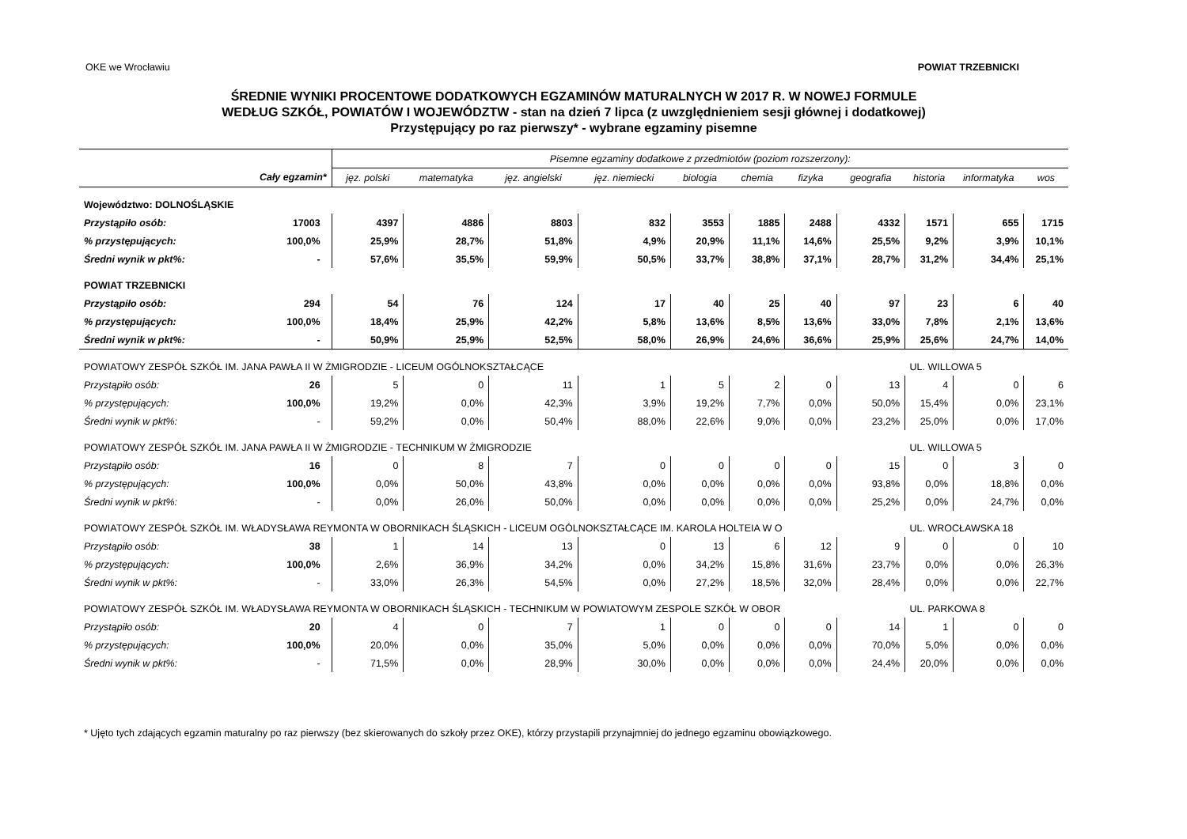OKE we Wrocławiu POWIAT TRZEBNICKI
ŚREDNIE WYNIKI PROCENTOWE DODATKOWYCH EGZAMINÓW MATURALNYCH W 2017 R. W NOWEJ FORMULE
WEDŁUG SZKÓŁ, POWIATÓW I WOJEWÓDZTW - stan na dzień 7 lipca (z uwzględnieniem sesji głównej i dodatkowej)
Przystępujący po raz pierwszy* - wybrane egzaminy pisemne
| | | Pisemne egzaminy dodatkowe z przedmiotów (poziom rozszerzony): | | | | | | | | | | |
| --- | --- | --- | --- | --- | --- | --- | --- | --- | --- | --- | --- | --- |
| | Cały egzamin* | jęz. polski | matematyka | jęz. angielski | jęz. niemiecki | biologia | chemia | fizyka | geografia | historia | informatyka | wos |
| Województwo: DOLNOŚLĄSKIE | | | | | | | | | | | | |
| Przystąpiło osób: | 17003 | 4397 | 4886 | 8803 | 832 | 3553 | 1885 | 2488 | 4332 | 1571 | 655 | 1715 |
| % przystępujących: | 100,0% | 25,9% | 28,7% | 51,8% | 4,9% | 20,9% | 11,1% | 14,6% | 25,5% | 9,2% | 3,9% | 10,1% |
| Średni wynik w pkt%: | - | 57,6% | 35,5% | 59,9% | 50,5% | 33,7% | 38,8% | 37,1% | 28,7% | 31,2% | 34,4% | 25,1% |
| POWIAT TRZEBNICKI | | | | | | | | | | | | |
| Przystąpiło osób: | 294 | 54 | 76 | 124 | 17 | 40 | 25 | 40 | 97 | 23 | 6 | 40 |
| % przystępujących: | 100,0% | 18,4% | 25,9% | 42,2% | 5,8% | 13,6% | 8,5% | 13,6% | 33,0% | 7,8% | 2,1% | 13,6% |
| Średni wynik w pkt%: | - | 50,9% | 25,9% | 52,5% | 58,0% | 26,9% | 24,6% | 36,6% | 25,9% | 25,6% | 24,7% | 14,0% |
| POWIATOWY ZESPÓŁ SZKÓŁ IM. JANA PAWŁA II W ŻMIGRODZIE - LICEUM OGÓLNOKSZTAŁCĄCE | | | | | | | | | | UL. WILLOWA 5 | | |
| Przystąpiło osób: | 26 | 5 | 0 | 11 | 1 | 5 | 2 | 0 | 13 | 4 | 0 | 6 |
| % przystępujących: | 100,0% | 19,2% | 0,0% | 42,3% | 3,9% | 19,2% | 7,7% | 0,0% | 50,0% | 15,4% | 0,0% | 23,1% |
| Średni wynik w pkt%: | - | 59,2% | 0,0% | 50,4% | 88,0% | 22,6% | 9,0% | 0,0% | 23,2% | 25,0% | 0,0% | 17,0% |
| POWIATOWY ZESPÓŁ SZKÓŁ IM. JANA PAWŁA II W ŻMIGRODZIE - TECHNIKUM W ŻMIGRODZIE | | | | | | | | | | UL. WILLOWA 5 | | |
| Przystąpiło osób: | 16 | 0 | 8 | 7 | 0 | 0 | 0 | 0 | 15 | 0 | 3 | 0 |
| % przystępujących: | 100,0% | 0,0% | 50,0% | 43,8% | 0,0% | 0,0% | 0,0% | 0,0% | 93,8% | 0,0% | 18,8% | 0,0% |
| Średni wynik w pkt%: | - | 0,0% | 26,0% | 50,0% | 0,0% | 0,0% | 0,0% | 0,0% | 25,2% | 0,0% | 24,7% | 0,0% |
| POWIATOWY ZESPÓŁ SZKÓŁ IM. WŁADYSŁAWA REYMONTA W OBORNIKACH ŚLĄSKICH - LICEUM OGÓLNOKSZTAŁCĄCE IM. KAROLA HOLTEIA W O | | | | | | | | | | UL. WROCŁAWSKA 18 | | |
| Przystąpiło osób: | 38 | 1 | 14 | 13 | 0 | 13 | 6 | 12 | 9 | 0 | 0 | 10 |
| % przystępujących: | 100,0% | 2,6% | 36,9% | 34,2% | 0,0% | 34,2% | 15,8% | 31,6% | 23,7% | 0,0% | 0,0% | 26,3% |
| Średni wynik w pkt%: | - | 33,0% | 26,3% | 54,5% | 0,0% | 27,2% | 18,5% | 32,0% | 28,4% | 0,0% | 0,0% | 22,7% |
| POWIATOWY ZESPÓŁ SZKÓŁ IM. WŁADYSŁAWA REYMONTA W OBORNIKACH ŚLĄSKICH - TECHNIKUM W POWIATOWYM ZESPOLE SZKÓŁ W OBOR | | | | | | | | | | UL. PARKOWA 8 | | |
| Przystąpiło osób: | 20 | 4 | 0 | 7 | 1 | 0 | 0 | 0 | 14 | 1 | 0 | 0 |
| % przystępujących: | 100,0% | 20,0% | 0,0% | 35,0% | 5,0% | 0,0% | 0,0% | 0,0% | 70,0% | 5,0% | 0,0% | 0,0% |
| Średni wynik w pkt%: | - | 71,5% | 0,0% | 28,9% | 30,0% | 0,0% | 0,0% | 0,0% | 24,4% | 20,0% | 0,0% | 0,0% |
* Ujęto tych zdających egzamin maturalny po raz pierwszy (bez skierowanych do szkoły przez OKE), którzy przystapili przynajmniej do jednego egzaminu obowiązkowego.